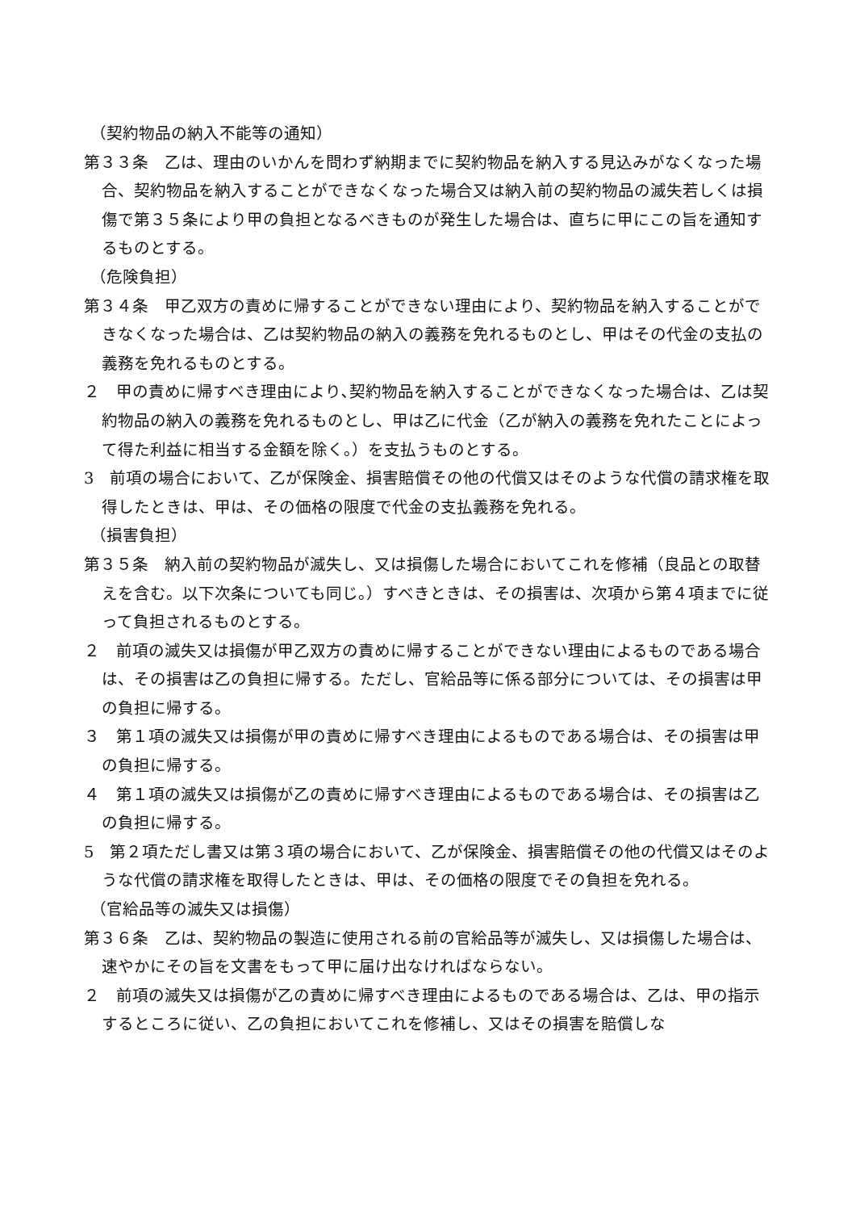（契約物品の納入不能等の通知）
第３３条　乙は、理由のいかんを問わず納期までに契約物品を納入する見込みがなくなった場合、契約物品を納入することができなくなった場合又は納入前の契約物品の滅失若しくは損傷で第３５条により甲の負担となるべきものが発生した場合は、直ちに甲にこの旨を通知するものとする。
（危険負担）
第３４条　甲乙双方の責めに帰することができない理由により、契約物品を納入することができなくなった場合は、乙は契約物品の納入の義務を免れるものとし、甲はその代金の支払の義務を免れるものとする。
２　甲の責めに帰すべき理由により､契約物品を納入することができなくなった場合は、乙は契約物品の納入の義務を免れるものとし、甲は乙に代金（乙が納入の義務を免れたことによって得た利益に相当する金額を除く。）を支払うものとする。
3　前項の場合において、乙が保険金、損害賠償その他の代償又はそのような代償の請求権を取得したときは、甲は、その価格の限度で代金の支払義務を免れる。
（損害負担）
第３５条　納入前の契約物品が滅失し、又は損傷した場合においてこれを修補（良品との取替えを含む。以下次条についても同じ。）すべきときは、その損害は、次項から第４項までに従って負担されるものとする。
２　前項の滅失又は損傷が甲乙双方の責めに帰することができない理由によるものである場合は、その損害は乙の負担に帰する。ただし、官給品等に係る部分については、その損害は甲の負担に帰する。
３　第１項の滅失又は損傷が甲の責めに帰すべき理由によるものである場合は、その損害は甲の負担に帰する。
４　第１項の滅失又は損傷が乙の責めに帰すべき理由によるものである場合は、その損害は乙の負担に帰する。
5　第２項ただし書又は第３項の場合において、乙が保険金、損害賠償その他の代償又はそのような代償の請求権を取得したときは、甲は、その価格の限度でその負担を免れる。
（官給品等の滅失又は損傷）
第３６条　乙は、契約物品の製造に使用される前の官給品等が滅失し、又は損傷した場合は、速やかにその旨を文書をもって甲に届け出なければならない。
２　前項の滅失又は損傷が乙の責めに帰すべき理由によるものである場合は、乙は、甲の指示するところに従い、乙の負担においてこれを修補し、又はその損害を賠償しな